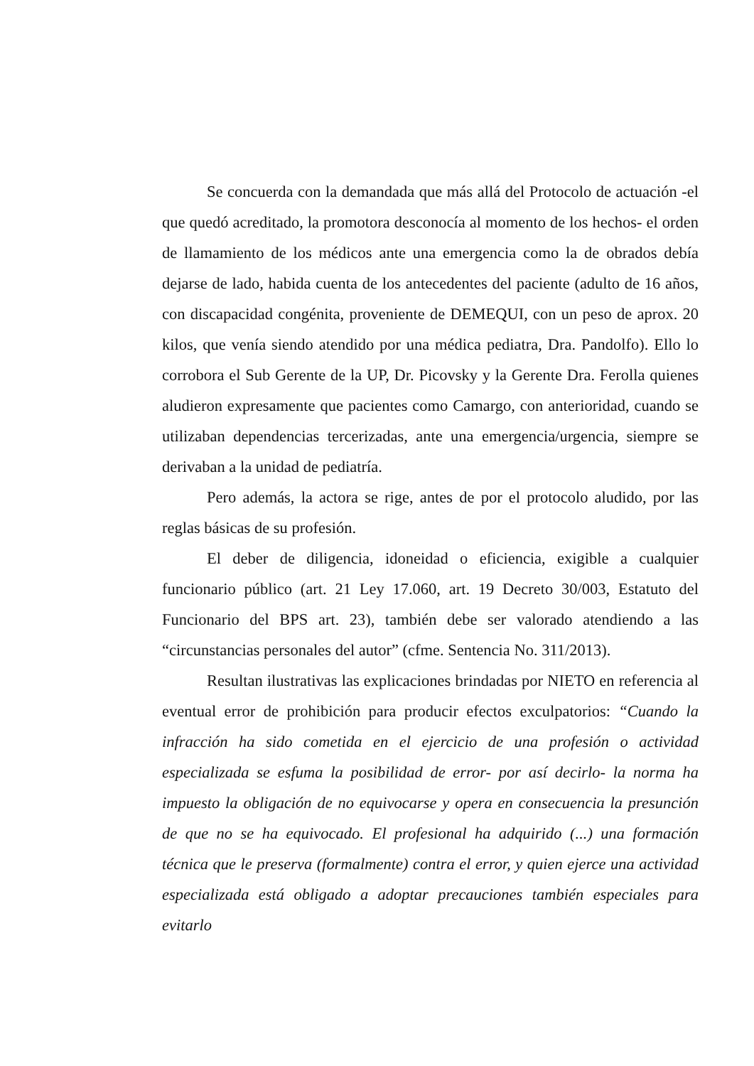Se concuerda con la demandada que más allá del Protocolo de actuación -el que quedó acreditado, la promotora desconocía al momento de los hechos- el orden de llamamiento de los médicos ante una emergencia como la de obrados debía dejarse de lado, habida cuenta de los antecedentes del paciente (adulto de 16 años, con discapacidad congénita, proveniente de DEMEQUI, con un peso de aprox. 20 kilos, que venía siendo atendido por una médica pediatra, Dra. Pandolfo). Ello lo corrobora el Sub Gerente de la UP, Dr. Picovsky y la Gerente Dra. Ferolla quienes aludieron expresamente que pacientes como Camargo, con anterioridad, cuando se utilizaban dependencias tercerizadas, ante una emergencia/urgencia, siempre se derivaban a la unidad de pediatría.
Pero además, la actora se rige, antes de por el protocolo aludido, por las reglas básicas de su profesión.
El deber de diligencia, idoneidad o eficiencia, exigible a cualquier funcionario público (art. 21 Ley 17.060, art. 19 Decreto 30/003, Estatuto del Funcionario del BPS art. 23), también debe ser valorado atendiendo a las “circunstancias personales del autor” (cfme. Sentencia No. 311/2013).
Resultan ilustrativas las explicaciones brindadas por NIETO en referencia al eventual error de prohibición para producir efectos exculpatorios: “Cuando la infracción ha sido cometida en el ejercicio de una profesión o actividad especializada se esfuma la posibilidad de error- por así decirlo- la norma ha impuesto la obligación de no equivocarse y opera en consecuencia la presunción de que no se ha equivocado. El profesional ha adquirido (...) una formación técnica que le preserva (formalmente) contra el error, y quien ejerce una actividad especializada está obligado a adoptar precauciones también especiales para evitarlo